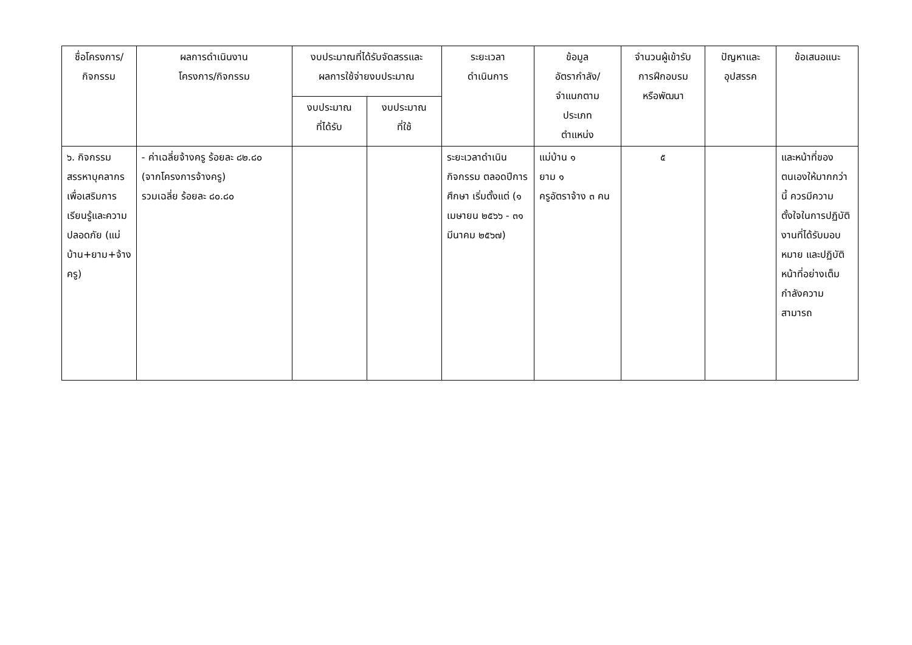| ชื่อโครงการ/ กิจกรรม | ผลการดำเนินงาน โครงการ/กิจกรรม | งบประมาณที่ได้รับจัดสรรและ ผลการใช้จ่ายงบประมาณ | | ระยะเวลา ดำเนินการ | ข้อมูล อัตรากำลัง/ จำแนกตาม ประเภท ตำแหน่ง | จำนวนผู้เข้ารับ การฝึกอบรม หรือพัฒนา | ปัญหาและ อุปสรรค | ข้อเสนอแนะ |
| --- | --- | --- | --- | --- | --- | --- | --- | --- |
| | | งบประมาณ ที่ได้รับ | งบประมาณ ที่ใช้ | | | | | |
| ๖. กิจกรรมสรรหาบุคลากรเพื่อเสริมการเรียนรู้และความปลอดภัย (แม่บ้าน+ยาม+จ้างครู) | - ค่าเฉลี่ยจ้างครู ร้อยละ ๘๒.๘๐ (จากโครงการจ้างครู) รวมเฉลี่ย ร้อยละ ๘๐.๘๐ | | | ระยะเวลาดำเนินกิจกรรม ตลอดปีการศึกษา เริ่มตั้งแต่ (๑ เมษายน ๒๕๖๖ - ๓๑ มีนาคม ๒๕๖๗) | แม่บ้าน ๑ ยาม ๑ ครูอัตราจ้าง ๓ คน | ๕ | | และหน้าที่ของตนเองให้มากกว่านี้ ควรมีความตั้งใจในการปฏิบัติงานที่ได้รับมอบหมาย และปฏิบัติหน้าที่อย่างเต็มกำลังความสามารถ |